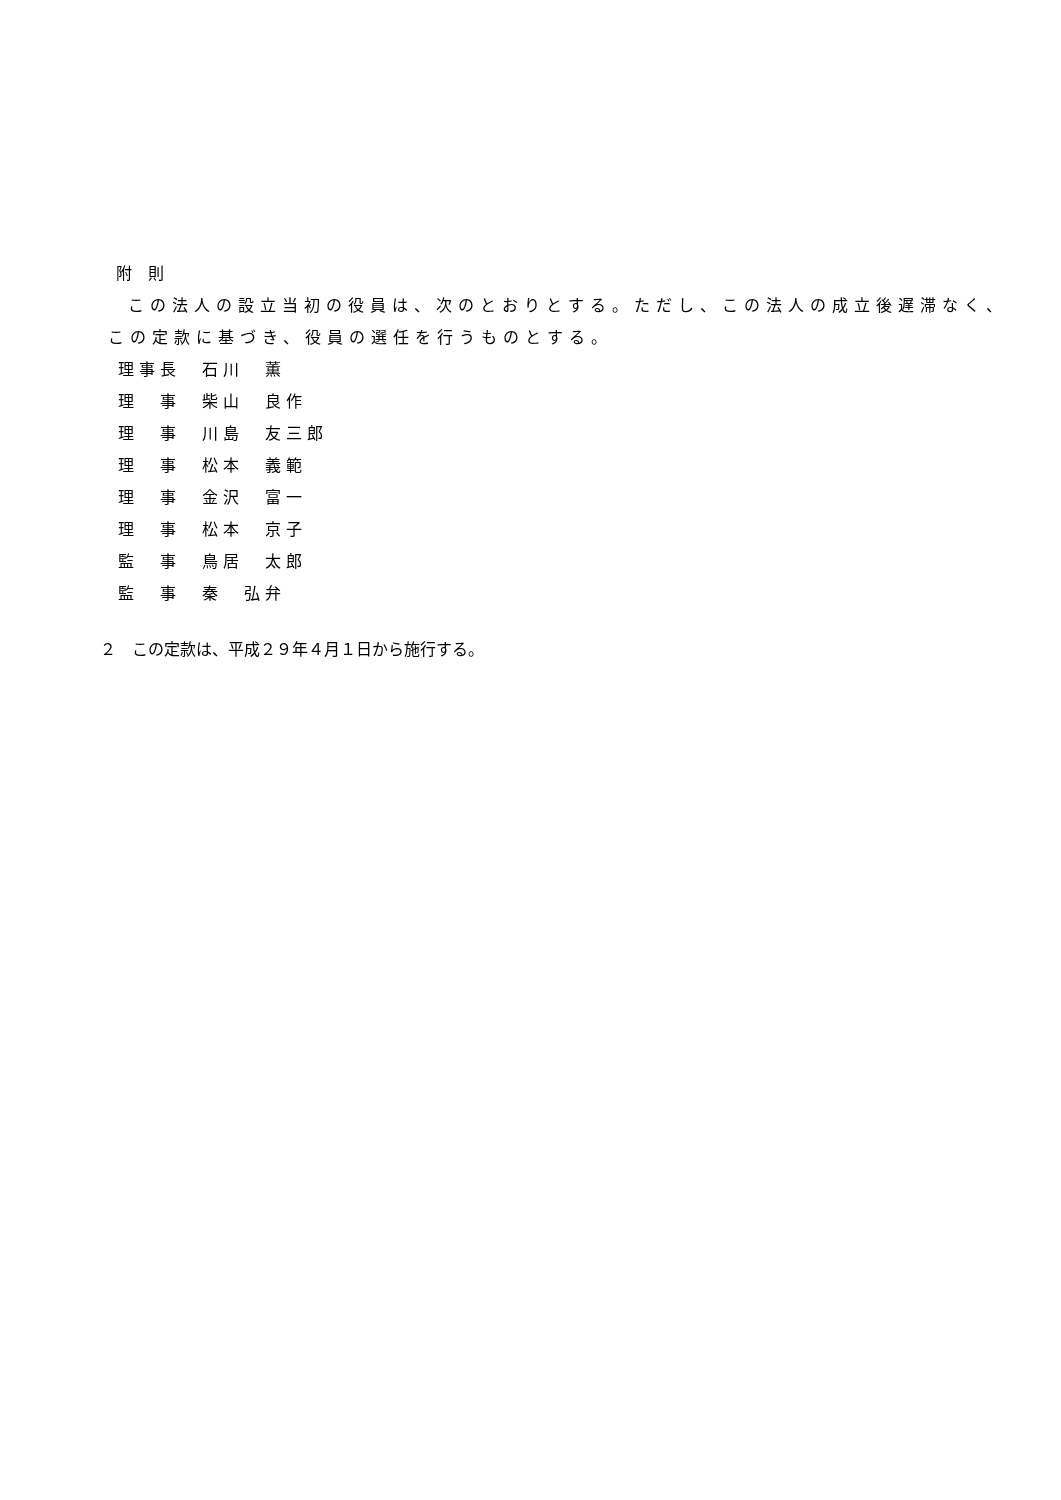附　則
この法人の設立当初の役員は、次のとおりとする。ただし、この法人の成立後遅滞なく、
この定款に基づき、役員の選任を行うものとする。
理事長　石川　薫
理　事　柴山　良作
理　事　川島　友三郎
理　事　松本　義範
理　事　金沢　富一
理　事　松本　京子
監　事　鳥居　太郎
監　事　秦　弘弁
２　この定款は、平成２９年４月１日から施行する。